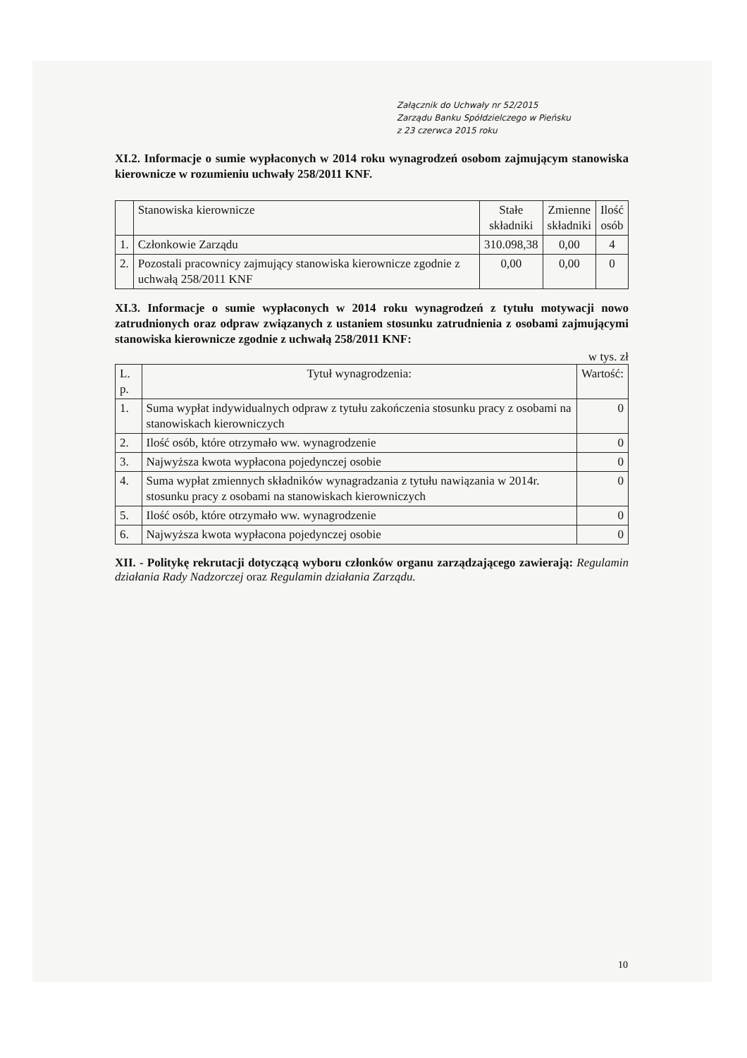Załącznik do Uchwały nr 52/2015
Zarządu Banku Spółdzielczego w Pieńsku
z 23 czerwca 2015 roku
XI.2. Informacje o sumie wypłaconych w 2014 roku wynagrodzeń osobom zajmującym stanowiska kierownicze w rozumieniu uchwały 258/2011 KNF.
| | Stanowiska kierownicze | Stałe składniki | Zmienne składniki | Ilość osób |
| --- | --- | --- | --- | --- |
| 1. | Członkowie Zarządu | 310.098,38 | 0,00 | 4 |
| 2. | Pozostali pracownicy zajmujący stanowiska kierownicze zgodnie z uchwałą 258/2011 KNF | 0,00 | 0,00 | 0 |
XI.3. Informacje o sumie wypłaconych w 2014 roku wynagrodzeń z tytułu motywacji nowo zatrudnionych oraz odpraw związanych z ustaniem stosunku zatrudnienia z osobami zajmującymi stanowiska kierownicze zgodnie z uchwałą 258/2011 KNF:
w tys. zł
| L. p. | Tytuł wynagrodzenia: | Wartość: |
| --- | --- | --- |
| 1. | Suma wypłat indywidualnych odpraw z tytułu zakończenia stosunku pracy z osobami na stanowiskach kierowniczych | 0 |
| 2. | Ilość osób, które otrzymało ww. wynagrodzenie | 0 |
| 3. | Najwyższa kwota wypłacona pojedynczej osobie | 0 |
| 4. | Suma wypłat zmiennych składników wynagradzania z tytułu nawiązania w 2014r. stosunku pracy z osobami na stanowiskach kierowniczych | 0 |
| 5. | Ilość osób, które otrzymało ww. wynagrodzenie | 0 |
| 6. | Najwyższa kwota wypłacona pojedynczej osobie | 0 |
XII. - Politykę rekrutacji dotyczącą wyboru członków organu zarządzającego zawierają: Regulamin działania Rady Nadzorczej oraz Regulamin działania Zarządu.
10